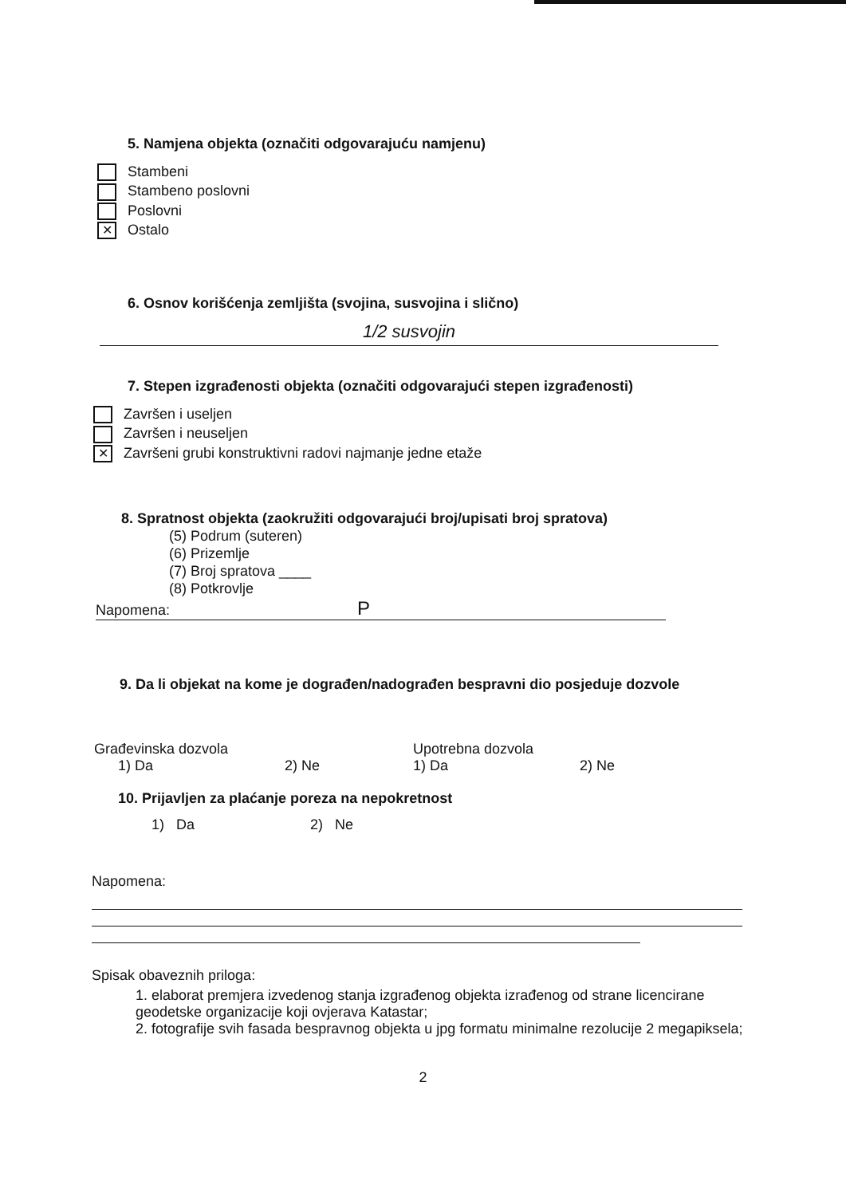5. Namjena objekta (označiti odgovarajuću namjenu)
Stambeni
Stambeno poslovni
Poslovni
✕ Ostalo
6. Osnov korišćenja zemljišta (svojina, susvojina i slično)
1/2 susvojin
7. Stepen izgrađenosti objekta (označiti odgovarajući stepen izgrađenosti)
Završen i useljen
Završen i neuseljen
✕ Završeni grubi konstruktivni radovi najmanje jedne etaže
8. Spratnost objekta (zaokružiti odgovarajući broj/upisati broj spratova)
(5) Podrum (suteren)
(6) Prizemlje
(7) Broj spratova ____
(8) Potkrovlje
Napomena: P
9. Da li objekat na kome je dograđen/nadograđen bespravni dio posjeduje dozvole
Građevinska dozvola
1) Da 2) Ne
Upotrebna dozvola
1) Da 2) Ne
10. Prijavljen za plaćanje poreza na nepokretnost
1) Da 2) Ne
Napomena:
Spisak obaveznih priloga:
1. elaborat premjera izvedenog stanja izgrađenog objekta izrađenog od strane licencirane geodetske organizacije koji ovjerava Katastar;
2. fotografije svih fasada bespravnog objekta u jpg formatu minimalne rezolucije 2 megapiksela;
2